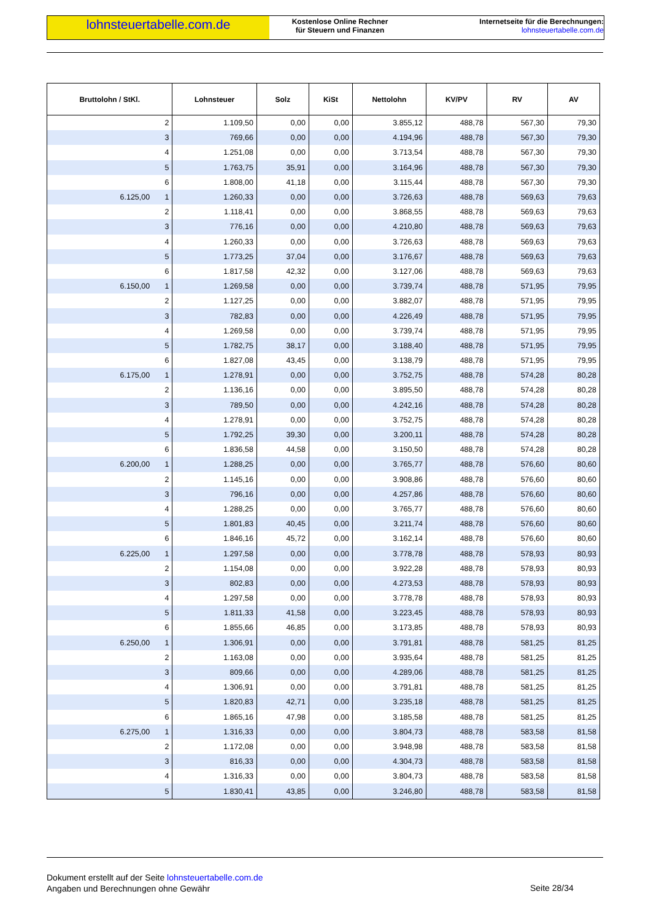lohnsteuertabelle.com.de
Kostenlose Online Rechner
für Steuern und Finanzen
Internetseite für die Berechnungen:
lohnsteuertabelle.com.de
| Bruttolohn / StKl. | Lohnsteuer | Solz | KiSt | Nettolohn | KV/PV | RV | AV |
| --- | --- | --- | --- | --- | --- | --- | --- |
| 2 | 1.109,50 | 0,00 | 0,00 | 3.855,12 | 488,78 | 567,30 | 79,30 |
| 3 | 769,66 | 0,00 | 0,00 | 4.194,96 | 488,78 | 567,30 | 79,30 |
| 4 | 1.251,08 | 0,00 | 0,00 | 3.713,54 | 488,78 | 567,30 | 79,30 |
| 5 | 1.763,75 | 35,91 | 0,00 | 3.164,96 | 488,78 | 567,30 | 79,30 |
| 6 | 1.808,00 | 41,18 | 0,00 | 3.115,44 | 488,78 | 567,30 | 79,30 |
| 6.125,00 1 | 1.260,33 | 0,00 | 0,00 | 3.726,63 | 488,78 | 569,63 | 79,63 |
| 2 | 1.118,41 | 0,00 | 0,00 | 3.868,55 | 488,78 | 569,63 | 79,63 |
| 3 | 776,16 | 0,00 | 0,00 | 4.210,80 | 488,78 | 569,63 | 79,63 |
| 4 | 1.260,33 | 0,00 | 0,00 | 3.726,63 | 488,78 | 569,63 | 79,63 |
| 5 | 1.773,25 | 37,04 | 0,00 | 3.176,67 | 488,78 | 569,63 | 79,63 |
| 6 | 1.817,58 | 42,32 | 0,00 | 3.127,06 | 488,78 | 569,63 | 79,63 |
| 6.150,00 1 | 1.269,58 | 0,00 | 0,00 | 3.739,74 | 488,78 | 571,95 | 79,95 |
| 2 | 1.127,25 | 0,00 | 0,00 | 3.882,07 | 488,78 | 571,95 | 79,95 |
| 3 | 782,83 | 0,00 | 0,00 | 4.226,49 | 488,78 | 571,95 | 79,95 |
| 4 | 1.269,58 | 0,00 | 0,00 | 3.739,74 | 488,78 | 571,95 | 79,95 |
| 5 | 1.782,75 | 38,17 | 0,00 | 3.188,40 | 488,78 | 571,95 | 79,95 |
| 6 | 1.827,08 | 43,45 | 0,00 | 3.138,79 | 488,78 | 571,95 | 79,95 |
| 6.175,00 1 | 1.278,91 | 0,00 | 0,00 | 3.752,75 | 488,78 | 574,28 | 80,28 |
| 2 | 1.136,16 | 0,00 | 0,00 | 3.895,50 | 488,78 | 574,28 | 80,28 |
| 3 | 789,50 | 0,00 | 0,00 | 4.242,16 | 488,78 | 574,28 | 80,28 |
| 4 | 1.278,91 | 0,00 | 0,00 | 3.752,75 | 488,78 | 574,28 | 80,28 |
| 5 | 1.792,25 | 39,30 | 0,00 | 3.200,11 | 488,78 | 574,28 | 80,28 |
| 6 | 1.836,58 | 44,58 | 0,00 | 3.150,50 | 488,78 | 574,28 | 80,28 |
| 6.200,00 1 | 1.288,25 | 0,00 | 0,00 | 3.765,77 | 488,78 | 576,60 | 80,60 |
| 2 | 1.145,16 | 0,00 | 0,00 | 3.908,86 | 488,78 | 576,60 | 80,60 |
| 3 | 796,16 | 0,00 | 0,00 | 4.257,86 | 488,78 | 576,60 | 80,60 |
| 4 | 1.288,25 | 0,00 | 0,00 | 3.765,77 | 488,78 | 576,60 | 80,60 |
| 5 | 1.801,83 | 40,45 | 0,00 | 3.211,74 | 488,78 | 576,60 | 80,60 |
| 6 | 1.846,16 | 45,72 | 0,00 | 3.162,14 | 488,78 | 576,60 | 80,60 |
| 6.225,00 1 | 1.297,58 | 0,00 | 0,00 | 3.778,78 | 488,78 | 578,93 | 80,93 |
| 2 | 1.154,08 | 0,00 | 0,00 | 3.922,28 | 488,78 | 578,93 | 80,93 |
| 3 | 802,83 | 0,00 | 0,00 | 4.273,53 | 488,78 | 578,93 | 80,93 |
| 4 | 1.297,58 | 0,00 | 0,00 | 3.778,78 | 488,78 | 578,93 | 80,93 |
| 5 | 1.811,33 | 41,58 | 0,00 | 3.223,45 | 488,78 | 578,93 | 80,93 |
| 6 | 1.855,66 | 46,85 | 0,00 | 3.173,85 | 488,78 | 578,93 | 80,93 |
| 6.250,00 1 | 1.306,91 | 0,00 | 0,00 | 3.791,81 | 488,78 | 581,25 | 81,25 |
| 2 | 1.163,08 | 0,00 | 0,00 | 3.935,64 | 488,78 | 581,25 | 81,25 |
| 3 | 809,66 | 0,00 | 0,00 | 4.289,06 | 488,78 | 581,25 | 81,25 |
| 4 | 1.306,91 | 0,00 | 0,00 | 3.791,81 | 488,78 | 581,25 | 81,25 |
| 5 | 1.820,83 | 42,71 | 0,00 | 3.235,18 | 488,78 | 581,25 | 81,25 |
| 6 | 1.865,16 | 47,98 | 0,00 | 3.185,58 | 488,78 | 581,25 | 81,25 |
| 6.275,00 1 | 1.316,33 | 0,00 | 0,00 | 3.804,73 | 488,78 | 583,58 | 81,58 |
| 2 | 1.172,08 | 0,00 | 0,00 | 3.948,98 | 488,78 | 583,58 | 81,58 |
| 3 | 816,33 | 0,00 | 0,00 | 4.304,73 | 488,78 | 583,58 | 81,58 |
| 4 | 1.316,33 | 0,00 | 0,00 | 3.804,73 | 488,78 | 583,58 | 81,58 |
| 5 | 1.830,41 | 43,85 | 0,00 | 3.246,80 | 488,78 | 583,58 | 81,58 |
Dokument erstellt auf der Seite lohnsteuertabelle.com.de
Angaben und Berechnungen ohne Gewähr
Seite 28/34